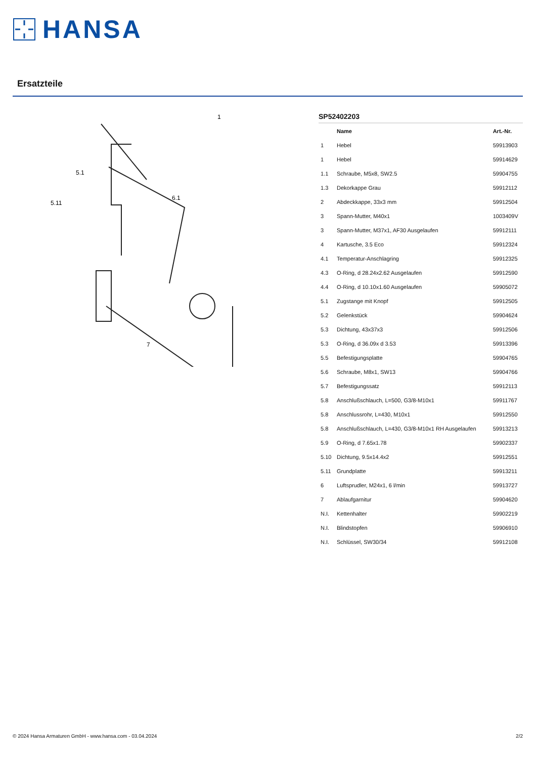HANSA
Ersatzteile
1
5.1
5.11
6.1
7
SP52402203
| | Name | Art.-Nr. |
| --- | --- | --- |
| 1 | Hebel | 59913903 |
| 1 | Hebel | 59914629 |
| 1.1 | Schraube, M5x8, SW2.5 | 59904755 |
| 1.3 | Dekorkappe Grau | 59912112 |
| 2 | Abdeckkappe, 33x3 mm | 59912504 |
| 3 | Spann-Mutter, M40x1 | 1003409V |
| 3 | Spann-Mutter, M37x1, AF30 Ausgelaufen | 59912111 |
| 4 | Kartusche, 3.5 Eco | 59912324 |
| 4.1 | Temperatur-Anschlagring | 59912325 |
| 4.3 | O-Ring, d 28.24x2.62 Ausgelaufen | 59912590 |
| 4.4 | O-Ring, d 10.10x1.60 Ausgelaufen | 59905072 |
| 5.1 | Zugstange mit Knopf | 59912505 |
| 5.2 | Gelenkstück | 59904624 |
| 5.3 | Dichtung, 43x37x3 | 59912506 |
| 5.3 | O-Ring, d 36.09x d 3.53 | 59913396 |
| 5.5 | Befestigungsplatte | 59904765 |
| 5.6 | Schraube, M8x1, SW13 | 59904766 |
| 5.7 | Befestigungssatz | 59912113 |
| 5.8 | Anschlußschlauch, L=500, G3/8-M10x1 | 59911767 |
| 5.8 | Anschlussrohr, L=430, M10x1 | 59912550 |
| 5.8 | Anschlußschlauch, L=430, G3/8-M10x1 RH Ausgelaufen | 59913213 |
| 5.9 | O-Ring, d 7.65x1.78 | 59902337 |
| 5.10 | Dichtung, 9.5x14.4x2 | 59912551 |
| 5.11 | Grundplatte | 59913211 |
| 6 | Luftsprudler, M24x1, 6 l/min | 59913727 |
| 7 | Ablaufgarnitur | 59904620 |
| N.I. | Kettenhalter | 59902219 |
| N.I. | Blindstopfen | 59906910 |
| N.I. | Schlüssel, SW30/34 | 59912108 |
© 2024 Hansa Armaturen GmbH - www.hansa.com - 03.04.2024 2/2